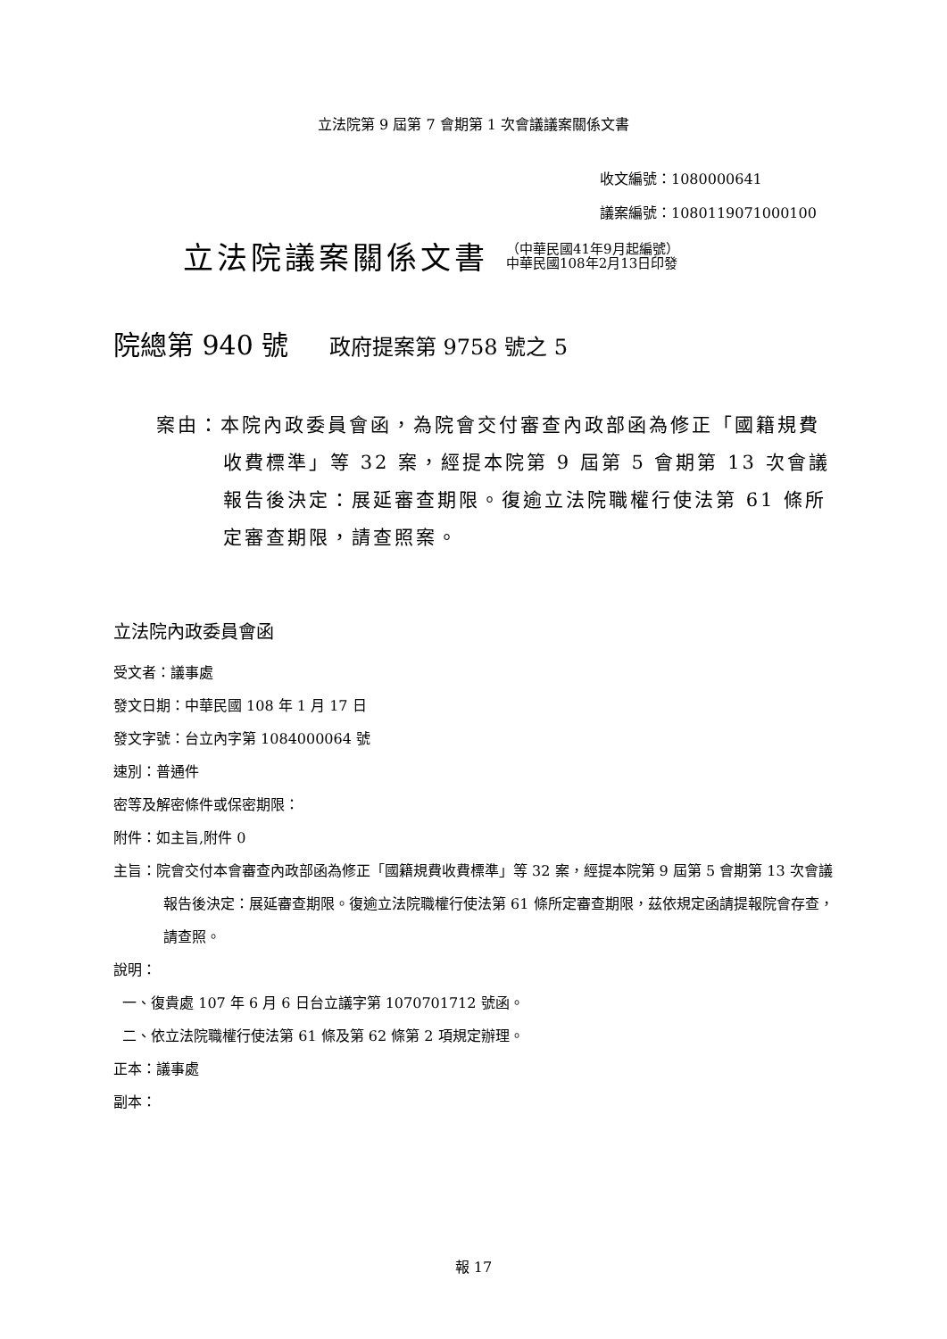立法院第 9 屆第 7 會期第 1 次會議議案關係文書
收文編號：1080000641
議案編號：1080119071000100
立法院議案關係文書
（中華民國41年9月起編號）
中華民國108年2月13日印發
院總第 940 號 政府提案第 9758 號之 5
案由：本院內政委員會函，為院會交付審查內政部函為修正「國籍規費收費標準」等 32 案，經提本院第 9 屆第 5 會期第 13 次會議報告後決定：展延審查期限。復逾立法院職權行使法第 61 條所定審查期限，請查照案。
立法院內政委員會函
受文者：議事處
發文日期：中華民國 108 年 1 月 17 日
發文字號：台立內字第 1084000064 號
速別：普通件
密等及解密條件或保密期限：
附件：如主旨,附件 0
主旨：院會交付本會審查內政部函為修正「國籍規費收費標準」等 32 案，經提本院第 9 屆第 5 會期第 13 次會議報告後決定：展延審查期限。復逾立法院職權行使法第 61 條所定審查期限，茲依規定函請提報院會存查，請查照。
說明：
一、復貴處 107 年 6 月 6 日台立議字第 1070701712 號函。
二、依立法院職權行使法第 61 條及第 62 條第 2 項規定辦理。
正本：議事處
副本：
報 17